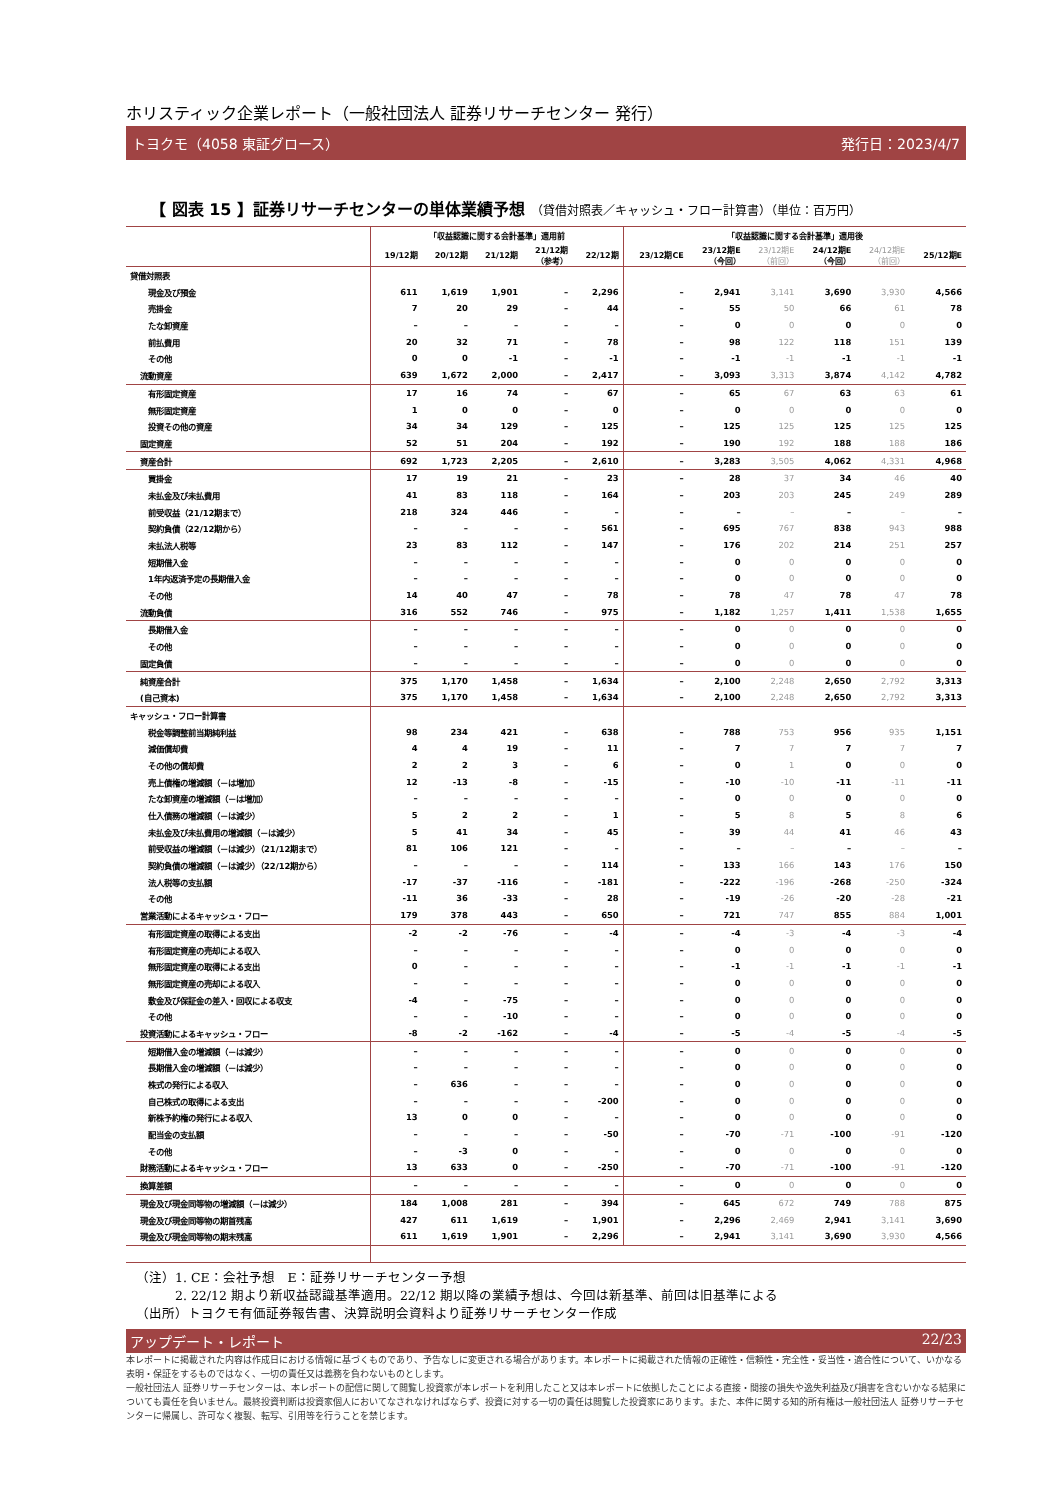ホリスティック企業レポート（一般社団法人 証券リサーチセンター 発行）
トヨクモ（4058 東証グロース） 発行日：2023/4/7
【 図表 15 】証券リサーチセンターの単体業績予想 （貸借対照表／キャッシュ・フロー計算書）（単位：百万円）
| | 「収益認識に関する会計基準」適用前 | | | | | 「収益認識に関する会計基準」適用後 | | | | | |
| --- | --- | --- | --- | --- | --- | --- | --- | --- | --- | --- | --- |
| | 19/12期 | 20/12期 | 21/12期 | 21/12期 （参考） | 22/12期 | 23/12期CE | 23/12期E （今回） | 23/12期E （前回） | 24/12期E （今回） | 24/12期E （前回） | 25/12期E |
| 貸借対照表 | | | | | | | | | | | |
| 現金及び預金 | 611 | 1,619 | 1,901 | – | 2,296 | – | 2,941 | 3,141 | 3,690 | 3,930 | 4,566 |
| 売掛金 | 7 | 20 | 29 | – | 44 | – | 55 | 50 | 66 | 61 | 78 |
| たな卸資産 | – | – | – | – | – | – | 0 | 0 | 0 | 0 | 0 |
| 前払費用 | 20 | 32 | 71 | – | 78 | – | 98 | 122 | 118 | 151 | 139 |
| その他 | 0 | 0 | -1 | – | -1 | – | -1 | -1 | -1 | -1 | -1 |
| 流動資産 | 639 | 1,672 | 2,000 | – | 2,417 | – | 3,093 | 3,313 | 3,874 | 4,142 | 4,782 |
| 有形固定資産 | 17 | 16 | 74 | – | 67 | – | 65 | 67 | 63 | 63 | 61 |
| 無形固定資産 | 1 | 0 | 0 | – | 0 | – | 0 | 0 | 0 | 0 | 0 |
| 投資その他の資産 | 34 | 34 | 129 | – | 125 | – | 125 | 125 | 125 | 125 | 125 |
| 固定資産 | 52 | 51 | 204 | – | 192 | – | 190 | 192 | 188 | 188 | 186 |
| 資産合計 | 692 | 1,723 | 2,205 | – | 2,610 | – | 3,283 | 3,505 | 4,062 | 4,331 | 4,968 |
| 買掛金 | 17 | 19 | 21 | – | 23 | – | 28 | 37 | 34 | 46 | 40 |
| 未払金及び未払費用 | 41 | 83 | 118 | – | 164 | – | 203 | 203 | 245 | 249 | 289 |
| 前受収益（21/12期まで） | 218 | 324 | 446 | – | – | – | – | – | – | – | – |
| 契約負債（22/12期から） | – | – | – | – | 561 | – | 695 | 767 | 838 | 943 | 988 |
| 未払法人税等 | 23 | 83 | 112 | – | 147 | – | 176 | 202 | 214 | 251 | 257 |
| 短期借入金 | – | – | – | – | – | – | 0 | 0 | 0 | 0 | 0 |
| 1年内返済予定の長期借入金 | – | – | – | – | – | – | 0 | 0 | 0 | 0 | 0 |
| その他 | 14 | 40 | 47 | – | 78 | – | 78 | 47 | 78 | 47 | 78 |
| 流動負債 | 316 | 552 | 746 | – | 975 | – | 1,182 | 1,257 | 1,411 | 1,538 | 1,655 |
| 長期借入金 | – | – | – | – | – | – | 0 | 0 | 0 | 0 | 0 |
| その他 | – | – | – | – | – | – | 0 | 0 | 0 | 0 | 0 |
| 固定負債 | – | – | – | – | – | – | 0 | 0 | 0 | 0 | 0 |
| 純資産合計 | 375 | 1,170 | 1,458 | – | 1,634 | – | 2,100 | 2,248 | 2,650 | 2,792 | 3,313 |
| (自己資本) | 375 | 1,170 | 1,458 | – | 1,634 | – | 2,100 | 2,248 | 2,650 | 2,792 | 3,313 |
| キャッシュ・フロー計算書 | | | | | | | | | | | |
| 税金等調整前当期純利益 | 98 | 234 | 421 | – | 638 | – | 788 | 753 | 956 | 935 | 1,151 |
| 減価償却費 | 4 | 4 | 19 | – | 11 | – | 7 | 7 | 7 | 7 | 7 |
| その他の償却費 | 2 | 2 | 3 | – | 6 | – | 0 | 1 | 0 | 0 | 0 |
| 売上債権の増減額（－は増加） | 12 | -13 | -8 | – | -15 | – | -10 | -10 | -11 | -11 | -11 |
| たな卸資産の増減額（－は増加） | – | – | – | – | – | – | 0 | 0 | 0 | 0 | 0 |
| 仕入債務の増減額（－は減少） | 5 | 2 | 2 | – | 1 | – | 5 | 8 | 5 | 8 | 6 |
| 未払金及び未払費用の増減額（－は減少） | 5 | 41 | 34 | – | 45 | – | 39 | 44 | 41 | 46 | 43 |
| 前受収益の増減額（－は減少）（21/12期まで） | 81 | 106 | 121 | – | – | – | – | – | – | – | – |
| 契約負債の増減額（－は減少）（22/12期から） | – | – | – | – | 114 | – | 133 | 166 | 143 | 176 | 150 |
| 法人税等の支払額 | -17 | -37 | -116 | – | -181 | – | -222 | -196 | -268 | -250 | -324 |
| その他 | -11 | 36 | -33 | – | 28 | – | -19 | -26 | -20 | -28 | -21 |
| 営業活動によるキャッシュ・フロー | 179 | 378 | 443 | – | 650 | – | 721 | 747 | 855 | 884 | 1,001 |
| 有形固定資産の取得による支出 | -2 | -2 | -76 | – | -4 | – | -4 | -3 | -4 | -3 | -4 |
| 有形固定資産の売却による収入 | – | – | – | – | – | – | 0 | 0 | 0 | 0 | 0 |
| 無形固定資産の取得による支出 | 0 | – | – | – | – | – | -1 | -1 | -1 | -1 | -1 |
| 無形固定資産の売却による収入 | – | – | – | – | – | – | 0 | 0 | 0 | 0 | 0 |
| 敷金及び保証金の差入・回収による収支 | -4 | – | -75 | – | – | – | 0 | 0 | 0 | 0 | 0 |
| その他 | – | – | -10 | – | – | – | 0 | 0 | 0 | 0 | 0 |
| 投資活動によるキャッシュ・フロー | -8 | -2 | -162 | – | -4 | – | -5 | -4 | -5 | -4 | -5 |
| 短期借入金の増減額（－は減少） | – | – | – | – | – | – | 0 | 0 | 0 | 0 | 0 |
| 長期借入金の増減額（－は減少） | – | – | – | – | – | – | 0 | 0 | 0 | 0 | 0 |
| 株式の発行による収入 | – | 636 | – | – | – | – | 0 | 0 | 0 | 0 | 0 |
| 自己株式の取得による支出 | – | – | – | – | -200 | – | 0 | 0 | 0 | 0 | 0 |
| 新株予約権の発行による収入 | 13 | 0 | 0 | – | – | – | 0 | 0 | 0 | 0 | 0 |
| 配当金の支払額 | – | – | – | – | -50 | – | -70 | -71 | -100 | -91 | -120 |
| その他 | – | -3 | 0 | – | – | – | 0 | 0 | 0 | 0 | 0 |
| 財務活動によるキャッシュ・フロー | 13 | 633 | 0 | – | -250 | – | -70 | -71 | -100 | -91 | -120 |
| 換算差額 | – | – | – | – | – | – | 0 | 0 | 0 | 0 | 0 |
| 現金及び現金同等物の増減額（－は減少） | 184 | 1,008 | 281 | – | 394 | – | 645 | 672 | 749 | 788 | 875 |
| 現金及び現金同等物の期首残高 | 427 | 611 | 1,619 | – | 1,901 | – | 2,296 | 2,469 | 2,941 | 3,141 | 3,690 |
| 現金及び現金同等物の期末残高 | 611 | 1,619 | 1,901 | – | 2,296 | – | 2,941 | 3,141 | 3,690 | 3,930 | 4,566 |
（注）1. CE：会社予想　E：証券リサーチセンター予想
　　　2. 22/12 期より新収益認識基準適用。22/12 期以降の業績予想は、今回は新基準、前回は旧基準による
（出所）トヨクモ有価証券報告書、決算説明会資料より証券リサーチセンター作成
アップデート・レポート 22/23
本レポートに掲載された内容は作成日における情報に基づくものであり、予告なしに変更される場合があります。本レポートに掲載された情報の正確性・信頼性・完全性・妥当性・適合性について、いかなる表明・保証をするものではなく、一切の責任又は義務を負わないものとします。
一般社団法人 証券リサーチセンターは、本レポートの配信に関して閲覧し投資家が本レポートを利用したこと又は本レポートに依拠したことによる直接・間接の損失や逸失利益及び損害を含むいかなる結果についても責任を負いません。最終投資判断は投資家個人においてなされなければならず、投資に対する一切の責任は閲覧した投資家にあります。また、本件に関する知的所有権は一般社団法人 証券リサーチセンターに帰属し、許可なく複製、転写、引用等を行うことを禁じます。